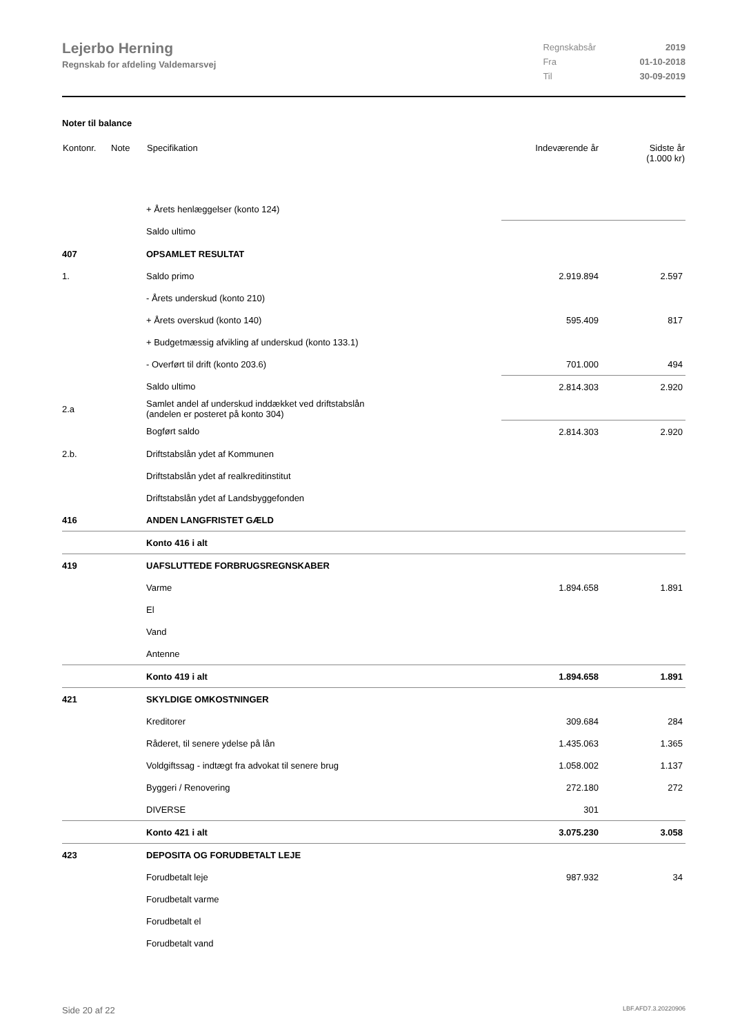Lejerbo Herning
Regnskab for afdeling Valdemarsvej
| Regnskabsår | 2019 |
| Fra | 01-10-2018 |
| Til | 30-09-2019 |
Noter til balance
| Kontonr. | Note | Specifikation | Indeværende år | Sidste år (1.000 kr) |
| --- | --- | --- | --- | --- |
| | | + Årets henlæggelser (konto 124) | | |
| | | Saldo ultimo | | |
| 407 | | OPSAMLET RESULTAT | | |
| 1. | | Saldo primo | 2.919.894 | 2.597 |
| | | - Årets underskud (konto 210) | | |
| | | + Årets overskud (konto 140) | 595.409 | 817 |
| | | + Budgetmæssig afvikling af underskud (konto 133.1) | | |
| | | - Overført til drift (konto 203.6) | 701.000 | 494 |
| | | Saldo ultimo | 2.814.303 | 2.920 |
| 2.a | | Samlet andel af underskud inddækket ved driftstabslån (andelen er posteret på konto 304) | | |
| | | Bogført saldo | 2.814.303 | 2.920 |
| 2.b. | | Driftstabslån ydet af Kommunen | | |
| | | Driftstabslån ydet af realkreditinstitut | | |
| | | Driftstabslån ydet af Landsbyggefonden | | |
| 416 | | ANDEN LANGFRISTET GÆLD | | |
| | | Konto 416 i alt | | |
| 419 | | UAFSLUTTEDE FORBRUGSREGNSKABER | | |
| | | Varme | 1.894.658 | 1.891 |
| | | El | | |
| | | Vand | | |
| | | Antenne | | |
| | | Konto 419 i alt | 1.894.658 | 1.891 |
| 421 | | SKYLDIGE OMKOSTNINGER | | |
| | | Kreditorer | 309.684 | 284 |
| | | Råderet, til senere ydelse på lån | 1.435.063 | 1.365 |
| | | Voldgiftssag - indtægt fra advokat til senere brug | 1.058.002 | 1.137 |
| | | Byggeri / Renovering | 272.180 | 272 |
| | | DIVERSE | 301 | |
| | | Konto 421 i alt | 3.075.230 | 3.058 |
| 423 | | DEPOSITA OG FORUDBETALT LEJE | | |
| | | Forudbetalt leje | 987.932 | 34 |
| | | Forudbetalt varme | | |
| | | Forudbetalt el | | |
| | | Forudbetalt vand | | |
Side 20 af 22 LBF.AFD7.3.20220906